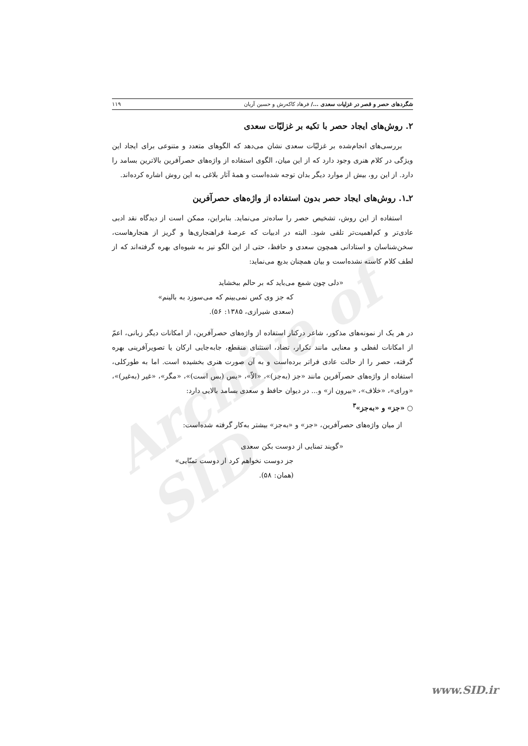Archive of SID
شگردهای حصر و قصر در غزلیات سعدی .../ فرهاد کاکه‌رش و حسین آریان ۱۱۹
۲. روش‌های ایجاد حصر با تکیه بر غزلیّات سعدی
بررسی‌های انجام‌شده بر غزلیّات سعدی نشان می‌دهد که الگوهای متعدد و متنوعی برای ایجاد این ویژگی در کلام هنری وجود دارد که از این میان، الگوی استفاده از واژه‌های حصرآفرین بالاترین بسامد را دارد. از این رو، بیش از موارد دیگر بدان توجه شده‌است و همهٔ آثار بلاغی به این روش اشاره کرده‌اند.
۲ـ۱. روش‌های ایجاد حصر بدون استفاده از واژه‌های حصرآفرین
استفاده از این روش، تشخیص حصر را ساده‌تر می‌نماید. بنابراین، ممکن است از دیدگاه نقد ادبی عادی‌تر و کم‌اهمیت‌تر تلقی شود. البته در ادبیات که عرصهٔ فراهنجاری‌ها و گریز از هنجارهاست، سخن‌شناسان و استادانی همچون سعدی و حافظ، حتی از این الگو نیز به شیوه‌ای بهره گرفته‌اند که از لطف کلام کاسته نشده‌است و بیان همچنان بدیع می‌نماید:
«دلی چون شمع می‌باید که بر حالم ببخشاید
که جز وی کس نمی‌بینم که می‌سوزد به بالینم»
(سعدی شیرازی، ۱۳۸۵: ۵۶).
در هر یک از نمونه‌های مذکور، شاعر درکنار استفاده از واژه‌های حصرآفرین، از امکانات دیگر زبانی، اعمّ از امکانات لفظی و معنایی مانند تکرار، تضاد، استثنای منقطع، جابه‌جایی ارکان یا تصویرآفرینی بهره گرفته، حصر را از حالت عادی فراتر برده‌است و به آن صورت هنری بخشیده است. اما به طورکلی، استفاده از واژه‌های حصرآفرین مانند «جز (به‌جز)»، «الاّ»، «بس (بس است)»، «مگر»، «غیر (به‌غیر)»، «ورای»، «خلاف»، «بیرون از» و... در دیوان حافظ و سعدی بسامد بالایی دارد:
○ «جز» و «به‌جز»<sup>۳</sup>
از میان واژه‌های حصرآفرین، «جز» و «به‌جز» بیشتر به‌کار گرفته شده‌است:
«گویند تمنایی از دوست بکن سعدی
جز دوست نخواهم کرد از دوست تمنّایی»
(همان: ۵۸).
www.SID.ir